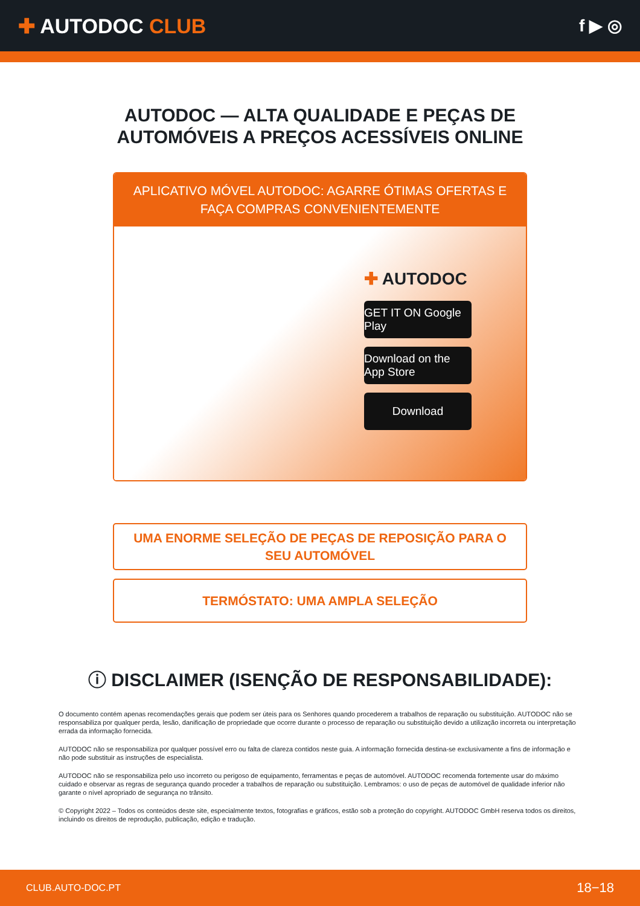✚ AUTODOC CLUB
f ▶ ◎
AUTODOC — ALTA QUALIDADE E PEÇAS DE
AUTOMÓVEIS A PREÇOS ACESSÍVEIS ONLINE
APLICATIVO MÓVEL AUTODOC: AGARRE ÓTIMAS OFERTAS E FAÇA COMPRAS CONVENIENTEMENTE
✚ AUTODOC
GET IT ON Google Play
Download on the App Store
Download
UMA ENORME SELEÇÃO DE PEÇAS DE REPOSIÇÃO PARA O SEU AUTOMÓVEL
TERMÓSTATO: UMA AMPLA SELEÇÃO
ⓘ DISCLAIMER (ISENÇÃO DE RESPONSABILIDADE):
O documento contém apenas recomendações gerais que podem ser úteis para os Senhores quando procederem a trabalhos de reparação ou substituição. AUTODOC não se responsabiliza por qualquer perda, lesão, danificação de propriedade que ocorre durante o processo de reparação ou substituição devido a utilização incorreta ou interpretação errada da informação fornecida.
AUTODOC não se responsabiliza por qualquer possível erro ou falta de clareza contidos neste guia. A informação fornecida destina-se exclusivamente a fins de informação e não pode substituir as instruções de especialista.
AUTODOC não se responsabiliza pelo uso incorreto ou perigoso de equipamento, ferramentas e peças de automóvel. AUTODOC recomenda fortemente usar do máximo cuidado e observar as regras de segurança quando proceder a trabalhos de reparação ou substituição. Lembramos: o uso de peças de automóvel de qualidade inferior não garante o nível apropriado de segurança no trânsito.
© Copyright 2022 – Todos os conteúdos deste site, especialmente textos, fotografias e gráficos, estão sob a proteção do copyright. AUTODOC GmbH reserva todos os direitos, incluindo os direitos de reprodução, publicação, edição e tradução.
CLUB.AUTO-DOC.PT 18−18